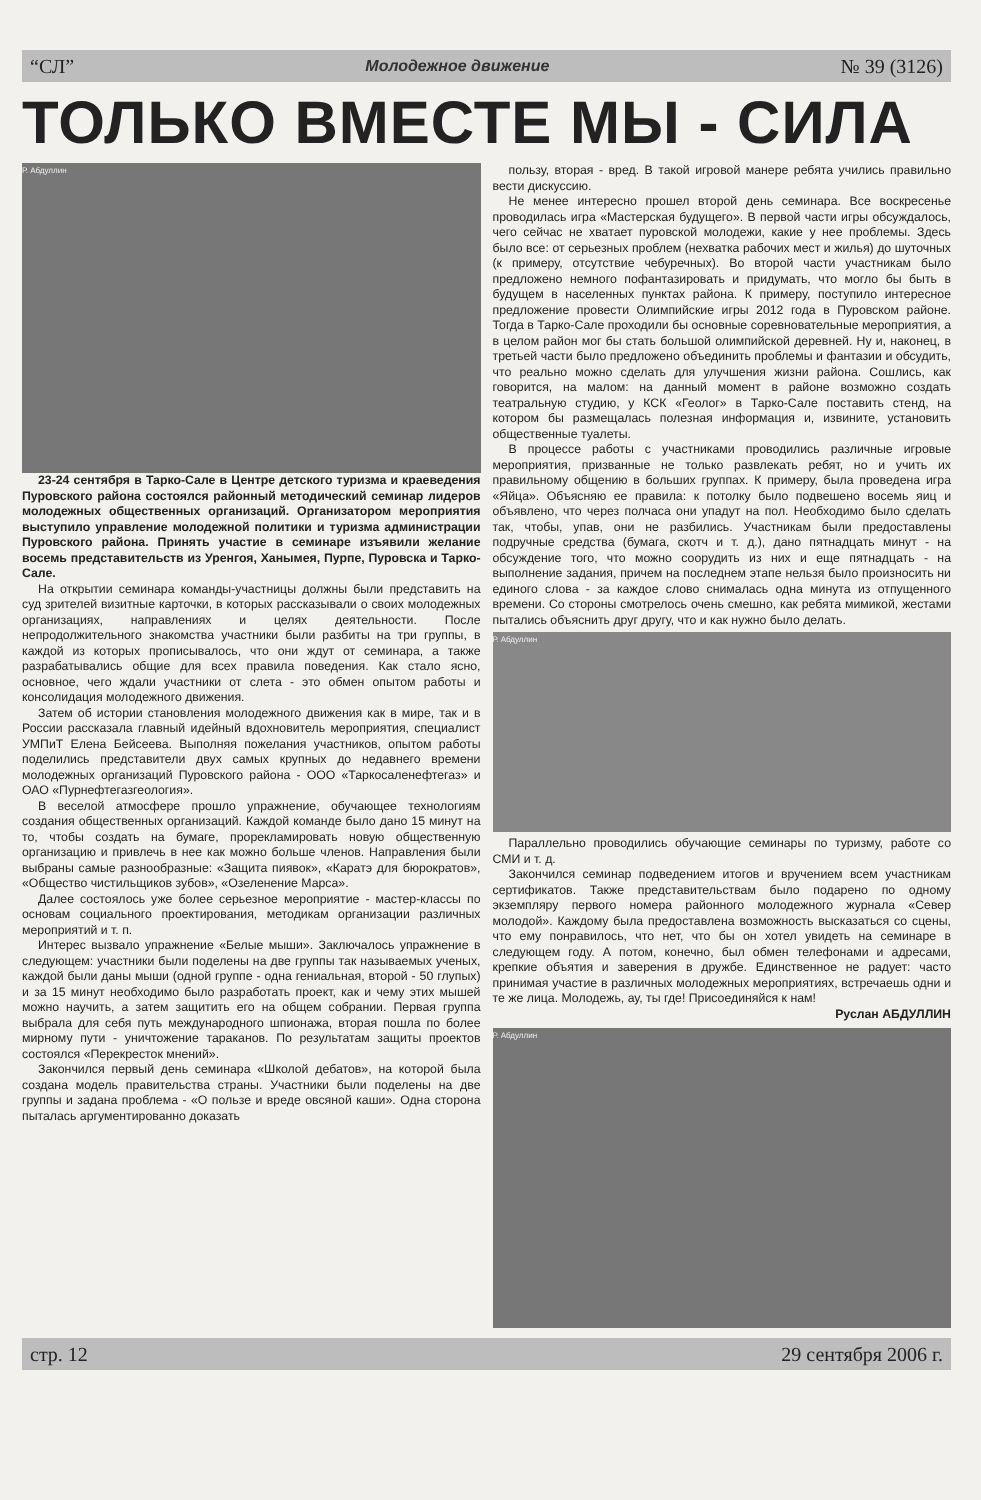“СЛ” Молодежное движение № 39 (3126)
ТОЛЬКО ВМЕСТЕ МЫ - СИЛА
Р. Абдуллин
23-24 сентября в Тарко-Сале в Центре детского туризма и краеведения Пуровского района состоялся районный методический семинар лидеров молодежных общественных организаций. Организатором мероприятия выступило управление молодежной политики и туризма администрации Пуровского района. Принять участие в семинаре изъявили желание восемь представительств из Уренгоя, Ханымея, Пурпе, Пуровска и Тарко-Сале.
На открытии семинара команды-участницы должны были представить на суд зрителей визитные карточки, в которых рассказывали о своих молодежных организациях, направлениях и целях деятельности. После непродолжительного знакомства участники были разбиты на три группы, в каждой из которых прописывалось, что они ждут от семинара, а также разрабатывались общие для всех правила поведения. Как стало ясно, основное, чего ждали участники от слета - это обмен опытом работы и консолидация молодежного движения.
Затем об истории становления молодежного движения как в мире, так и в России рассказала главный идейный вдохновитель мероприятия, специалист УМПиТ Елена Бейсеева. Выполняя пожелания участников, опытом работы поделились представители двух самых крупных до недавнего времени молодежных организаций Пуровского района - ООО «Таркосаленефтегаз» и ОАО «Пурнефтегазгеология».
В веселой атмосфере прошло упражнение, обучающее технологиям создания общественных организаций. Каждой команде было дано 15 минут на то, чтобы создать на бумаге, прорекламировать новую общественную организацию и привлечь в нее как можно больше членов. Направления были выбраны самые разнообразные: «Защита пиявок», «Каратэ для бюрократов», «Общество чистильщиков зубов», «Озеленение Марса».
Далее состоялось уже более серьезное мероприятие - мастер-классы по основам социального проектирования, методикам организации различных мероприятий и т. п.
Интерес вызвало упражнение «Белые мыши». Заключалось упражнение в следующем: участники были поделены на две группы так называемых ученых, каждой были даны мыши (одной группе - одна гениальная, второй - 50 глупых) и за 15 минут необходимо было разработать проект, как и чему этих мышей можно научить, а затем защитить его на общем собрании. Первая группа выбрала для себя путь международного шпионажа, вторая пошла по более мирному пути - уничтожение тараканов. По результатам защиты проектов состоялся «Перекресток мнений».
Закончился первый день семинара «Школой дебатов», на которой была создана модель правительства страны. Участники были поделены на две группы и задана проблема - «О пользе и вреде овсяной каши». Одна сторона пыталась аргументированно доказать
пользу, вторая - вред. В такой игровой манере ребята учились правильно вести дискуссию.
Не менее интересно прошел второй день семинара. Все воскресенье проводилась игра «Мастерская будущего». В первой части игры обсуждалось, чего сейчас не хватает пуровской молодежи, какие у нее проблемы. Здесь было все: от серьезных проблем (нехватка рабочих мест и жилья) до шуточных (к примеру, отсутствие чебуречных). Во второй части участникам было предложено немного пофантазировать и придумать, что могло бы быть в будущем в населенных пунктах района. К примеру, поступило интересное предложение провести Олимпийские игры 2012 года в Пуровском районе. Тогда в Тарко-Сале проходили бы основные соревновательные мероприятия, а в целом район мог бы стать большой олимпийской деревней. Ну и, наконец, в третьей части было предложено объединить проблемы и фантазии и обсудить, что реально можно сделать для улучшения жизни района. Сошлись, как говорится, на малом: на данный момент в районе возможно создать театральную студию, у КСК «Геолог» в Тарко-Сале поставить стенд, на котором бы размещалась полезная информация и, извините, установить общественные туалеты.
В процессе работы с участниками проводились различные игровые мероприятия, призванные не только развлекать ребят, но и учить их правильному общению в больших группах. К примеру, была проведена игра «Яйца». Объясняю ее правила: к потолку было подвешено восемь яиц и объявлено, что через полчаса они упадут на пол. Необходимо было сделать так, чтобы, упав, они не разбились. Участникам были предоставлены подручные средства (бумага, скотч и т. д.), дано пятнадцать минут - на обсуждение того, что можно соорудить из них и еще пятнадцать - на выполнение задания, причем на последнем этапе нельзя было произносить ни единого слова - за каждое слово снималась одна минута из отпущенного времени. Со стороны смотрелось очень смешно, как ребята мимикой, жестами пытались объяснить друг другу, что и как нужно было делать.
Р. Абдуллин
Параллельно проводились обучающие семинары по туризму, работе со СМИ и т. д.
Закончился семинар подведением итогов и вручением всем участникам сертификатов. Также представительствам было подарено по одному экземпляру первого номера районного молодежного журнала «Север молодой». Каждому была предоставлена возможность высказаться со сцены, что ему понравилось, что нет, что бы он хотел увидеть на семинаре в следующем году. А потом, конечно, был обмен телефонами и адресами, крепкие объятия и заверения в дружбе. Единственное не радует: часто принимая участие в различных молодежных мероприятиях, встречаешь одни и те же лица. Молодежь, ау, ты где! Присоединяйся к нам!
Руслан АБДУЛЛИН
Р. Абдуллин
стр. 12 29 сентября 2006 г.